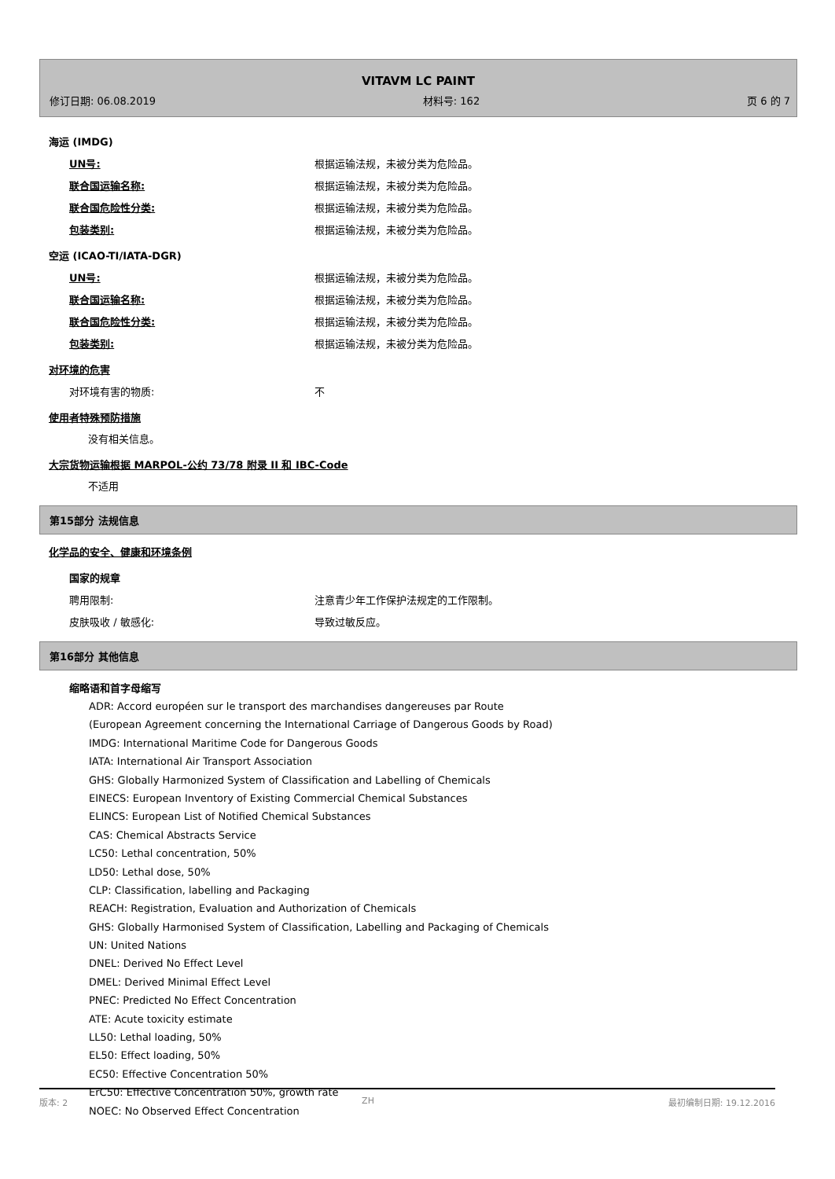VITAVM LC PAINT
修订日期: 06.08.2019 材料号: 162 页 6 的 7
海运 (IMDG)
UN号: 根据运输法规，未被分类为危险品。
联合国运输名称: 根据运输法规，未被分类为危险品。
联合国危险性分类: 根据运输法规，未被分类为危险品。
包装类别: 根据运输法规，未被分类为危险品。
空运 (ICAO-TI/IATA-DGR)
UN号: 根据运输法规，未被分类为危险品。
联合国运输名称: 根据运输法规，未被分类为危险品。
联合国危险性分类: 根据运输法规，未被分类为危险品。
包装类别: 根据运输法规，未被分类为危险品。
对环境的危害
对环境有害的物质: 不
使用者特殊预防措施
没有相关信息。
大宗货物运输根据 MARPOL-公约 73/78 附录 II 和 IBC-Code
不适用
第15部分 法规信息
化学品的安全、健康和环境条例
国家的规章
聘用限制: 注意青少年工作保护法规定的工作限制。
皮肤吸收 / 敏感化: 导致过敏反应。
第16部分 其他信息
缩略语和首字母缩写
ADR: Accord européen sur le transport des marchandises dangereuses par Route
(European Agreement concerning the International Carriage of Dangerous Goods by Road)
IMDG: International Maritime Code for Dangerous Goods
IATA: International Air Transport Association
GHS: Globally Harmonized System of Classification and Labelling of Chemicals
EINECS: European Inventory of Existing Commercial Chemical Substances
ELINCS: European List of Notified Chemical Substances
CAS: Chemical Abstracts Service
LC50: Lethal concentration, 50%
LD50: Lethal dose, 50%
CLP: Classification, labelling and Packaging
REACH: Registration, Evaluation and Authorization of Chemicals
GHS: Globally Harmonised System of Classification, Labelling and Packaging of Chemicals
UN: United Nations
DNEL: Derived No Effect Level
DMEL: Derived Minimal Effect Level
PNEC: Predicted No Effect Concentration
ATE: Acute toxicity estimate
LL50: Lethal loading, 50%
EL50: Effect loading, 50%
EC50: Effective Concentration 50%
ErC50: Effective Concentration 50%, growth rate
NOEC: No Observed Effect Concentration
版本: 2 ZH 最初编制日期: 19.12.2016